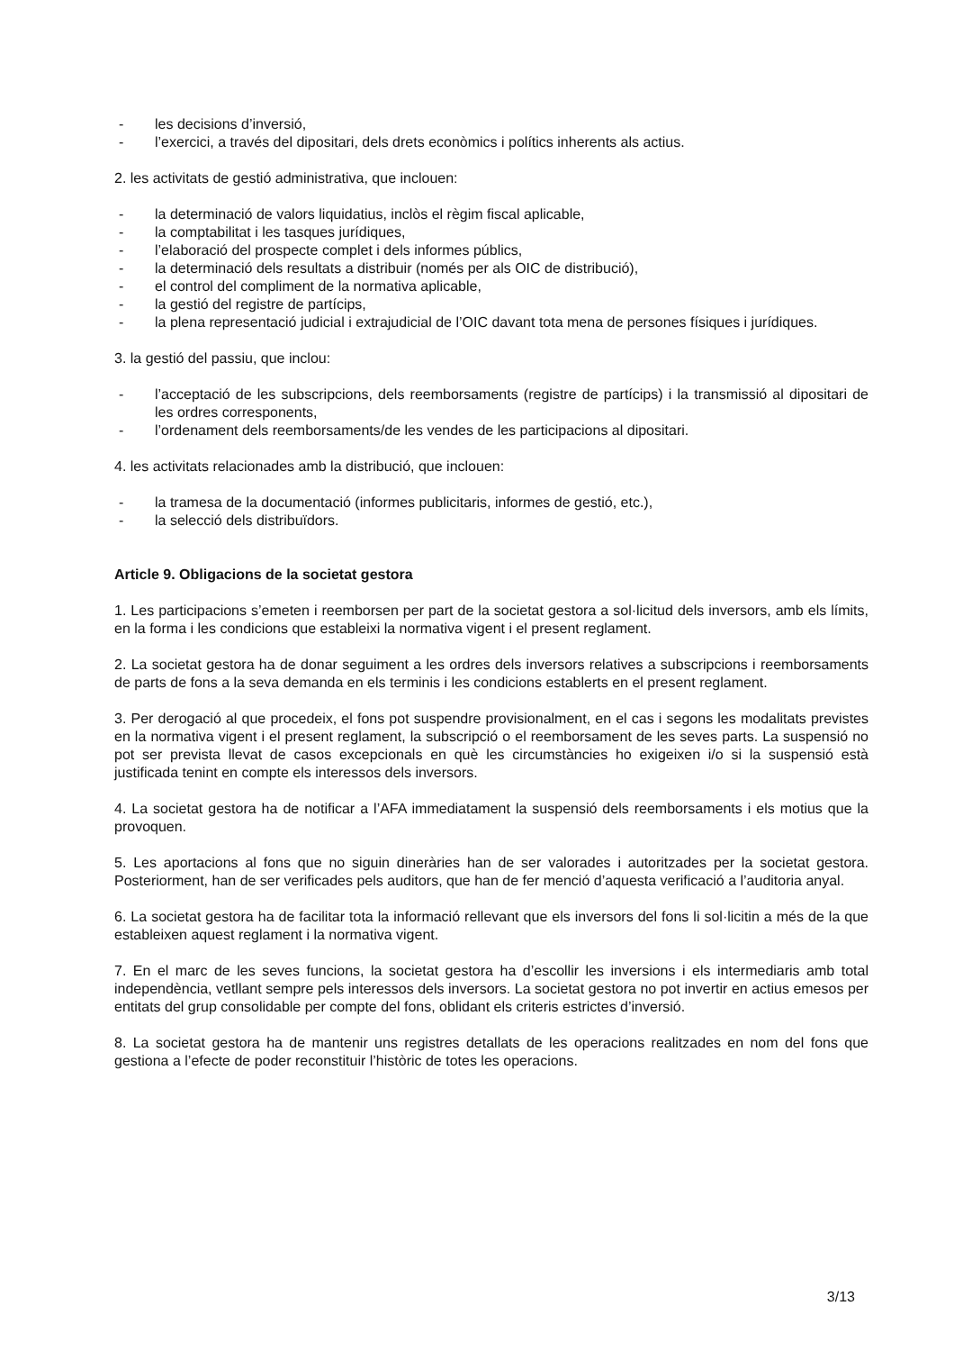- les decisions d’inversió,
- l’exercici, a través del dipositari, dels drets econòmics i polítics inherents als actius.
2. les activitats de gestió administrativa, que inclouen:
- la determinació de valors liquidatius, inclòs el règim fiscal aplicable,
- la comptabilitat i les tasques jurídiques,
- l’elaboració del prospecte complet i dels informes públics,
- la determinació dels resultats a distribuir (només per als OIC de distribució),
- el control del compliment de la normativa aplicable,
- la gestió del registre de partícips,
- la plena representació judicial i extrajudicial de l’OIC davant tota mena de persones físiques i jurídiques.
3. la gestió del passiu, que inclou:
- l’acceptació de les subscripcions, dels reemborsaments (registre de partícips) i la transmissió al dipositari de les ordres corresponents,
- l’ordenament dels reemborsaments/de les vendes de les participacions al dipositari.
4. les activitats relacionades amb la distribució, que inclouen:
- la tramesa de la documentació (informes publicitaris, informes de gestió, etc.),
- la selecció dels distribuïdors.
Article 9. Obligacions de la societat gestora
1. Les participacions s’emeten i reemborsen per part de la societat gestora a sol·licitud dels inversors, amb els límits, en la forma i les condicions que estableixi la normativa vigent i el present reglament.
2. La societat gestora ha de donar seguiment a les ordres dels inversors relatives a subscripcions i reemborsaments de parts de fons a la seva demanda en els terminis i les condicions establerts en el present reglament.
3. Per derogació al que procedeix, el fons pot suspendre provisionalment, en el cas i segons les modalitats previstes en la normativa vigent i el present reglament, la subscripció o el reemborsament de les seves parts. La suspensió no pot ser prevista llevat de casos excepcionals en què les circumstàncies ho exigeixen i/o si la suspensió està justificada tenint en compte els interessos dels inversors.
4. La societat gestora ha de notificar a l’AFA immediatament la suspensió dels reemborsaments i els motius que la provoquen.
5. Les aportacions al fons que no siguin dineràries han de ser valorades i autoritzades per la societat gestora. Posteriorment, han de ser verificades pels auditors, que han de fer menció d’aquesta verificació a l’auditoria anyal.
6. La societat gestora ha de facilitar tota la informació rellevant que els inversors del fons li sol·licitin a més de la que estableixen aquest reglament i la normativa vigent.
7. En el marc de les seves funcions, la societat gestora ha d’escollir les inversions i els intermediaris amb total independència, vetllant sempre pels interessos dels inversors. La societat gestora no pot invertir en actius emesos per entitats del grup consolidable per compte del fons, oblidant els criteris estrictes d’inversió.
8. La societat gestora ha de mantenir uns registres detallats de les operacions realitzades en nom del fons que gestiona a l’efecte de poder reconstituir l’històric de totes les operacions.
3/13